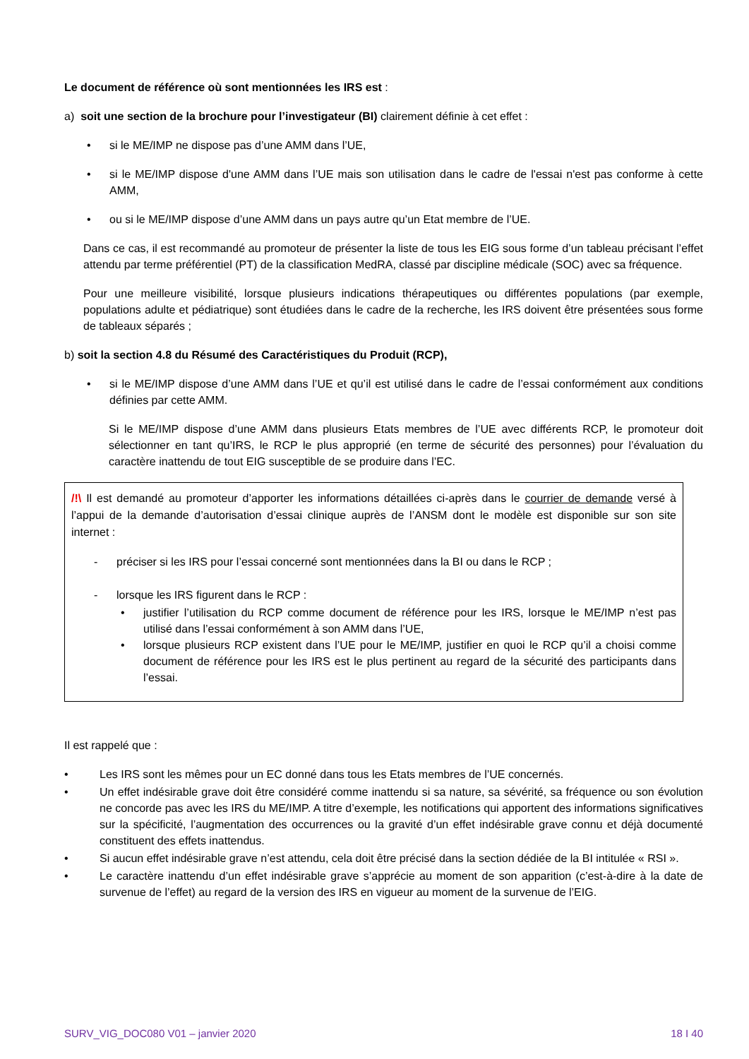Le document de référence où sont mentionnées les IRS est :
a) soit une section de la brochure pour l’investigateur (BI) clairement définie à cet effet :
• si le ME/IMP ne dispose pas d’une AMM dans l’UE,
• si le ME/IMP dispose d'une AMM dans l’UE mais son utilisation dans le cadre de l'essai n'est pas conforme à cette AMM,
• ou si le ME/IMP dispose d’une AMM dans un pays autre qu’un Etat membre de l’UE.
Dans ce cas, il est recommandé au promoteur de présenter la liste de tous les EIG sous forme d’un tableau précisant l’effet attendu par terme préférentiel (PT) de la classification MedRA, classé par discipline médicale (SOC) avec sa fréquence.
Pour une meilleure visibilité, lorsque plusieurs indications thérapeutiques ou différentes populations (par exemple, populations adulte et pédiatrique) sont étudiées dans le cadre de la recherche, les IRS doivent être présentées sous forme de tableaux séparés ;
b) soit la section 4.8 du Résumé des Caractéristiques du Produit (RCP),
• si le ME/IMP dispose d’une AMM dans l’UE et qu’il est utilisé dans le cadre de l’essai conformément aux conditions définies par cette AMM.
Si le ME/IMP dispose d’une AMM dans plusieurs Etats membres de l’UE avec différents RCP, le promoteur doit sélectionner en tant qu’IRS, le RCP le plus approprié (en terme de sécurité des personnes) pour l’évaluation du caractère inattendu de tout EIG susceptible de se produire dans l’EC.
/!\ Il est demandé au promoteur d’apporter les informations détaillées ci-après dans le courrier de demande versé à l’appui de la demande d’autorisation d’essai clinique auprès de l’ANSM dont le modèle est disponible sur son site internet :
- préciser si les IRS pour l’essai concerné sont mentionnées dans la BI ou dans le RCP ;
- lorsque les IRS figurent dans le RCP :
• justifier l’utilisation du RCP comme document de référence pour les IRS, lorsque le ME/IMP n’est pas utilisé dans l’essai conformément à son AMM dans l’UE,
• lorsque plusieurs RCP existent dans l’UE pour le ME/IMP, justifier en quoi le RCP qu’il a choisi comme document de référence pour les IRS est le plus pertinent au regard de la sécurité des participants dans l’essai.
Il est rappelé que :
• Les IRS sont les mêmes pour un EC donné dans tous les Etats membres de l’UE concernés.
• Un effet indésirable grave doit être considéré comme inattendu si sa nature, sa sévérité, sa fréquence ou son évolution ne concorde pas avec les IRS du ME/IMP. A titre d’exemple, les notifications qui apportent des informations significatives sur la spécificité, l’augmentation des occurrences ou la gravité d’un effet indésirable grave connu et déjà documenté constituent des effets inattendus.
• Si aucun effet indésirable grave n’est attendu, cela doit être précisé dans la section dédiée de la BI intitulée « RSI ».
• Le caractère inattendu d’un effet indésirable grave s’apprécie au moment de son apparition (c’est-à-dire à la date de survenue de l’effet) au regard de la version des IRS en vigueur au moment de la survenue de l’EIG.
SURV_VIG_DOC080 V01 – janvier 2020 18 I 40